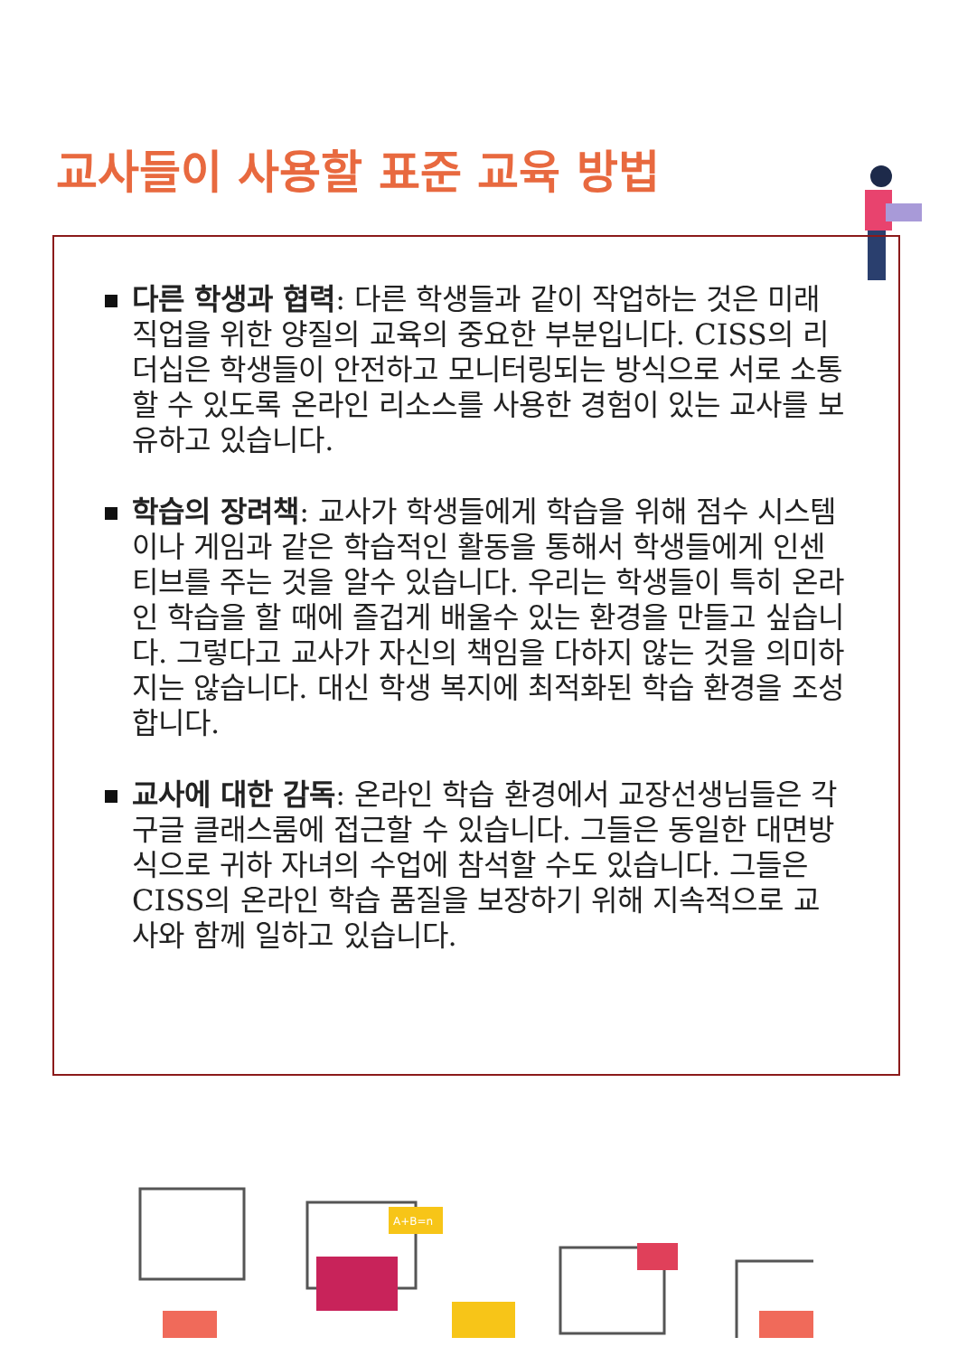교사들이 사용할 표준 교육 방법
다른 학생과 협력: 다른 학생들과 같이 작업하는 것은 미래 직업을 위한 양질의 교육의 중요한 부분입니다. CISS의 리더십은 학생들이 안전하고 모니터링되는 방식으로 서로 소통할 수 있도록 온라인 리소스를 사용한 경험이 있는 교사를 보유하고 있습니다.
학습의 장려책: 교사가 학생들에게 학습을 위해 점수 시스템이나 게임과 같은 학습적인 활동을 통해서 학생들에게 인센티브를 주는 것을 알수 있습니다. 우리는 학생들이 특히 온라인 학습을 할 때에 즐겁게 배울수 있는 환경을 만들고 싶습니다. 그렇다고 교사가 자신의 책임을 다하지 않는 것을 의미하지는 않습니다. 대신 학생 복지에 최적화된 학습 환경을 조성합니다.
교사에 대한 감독: 온라인 학습 환경에서 교장선생님들은 각 구글 클래스룸에 접근할 수 있습니다. 그들은 동일한 대면방식으로 귀하 자녀의 수업에 참석할 수도 있습니다. 그들은 CISS의 온라인 학습 품질을 보장하기 위해 지속적으로 교사와 함께 일하고 있습니다.
A+B=n